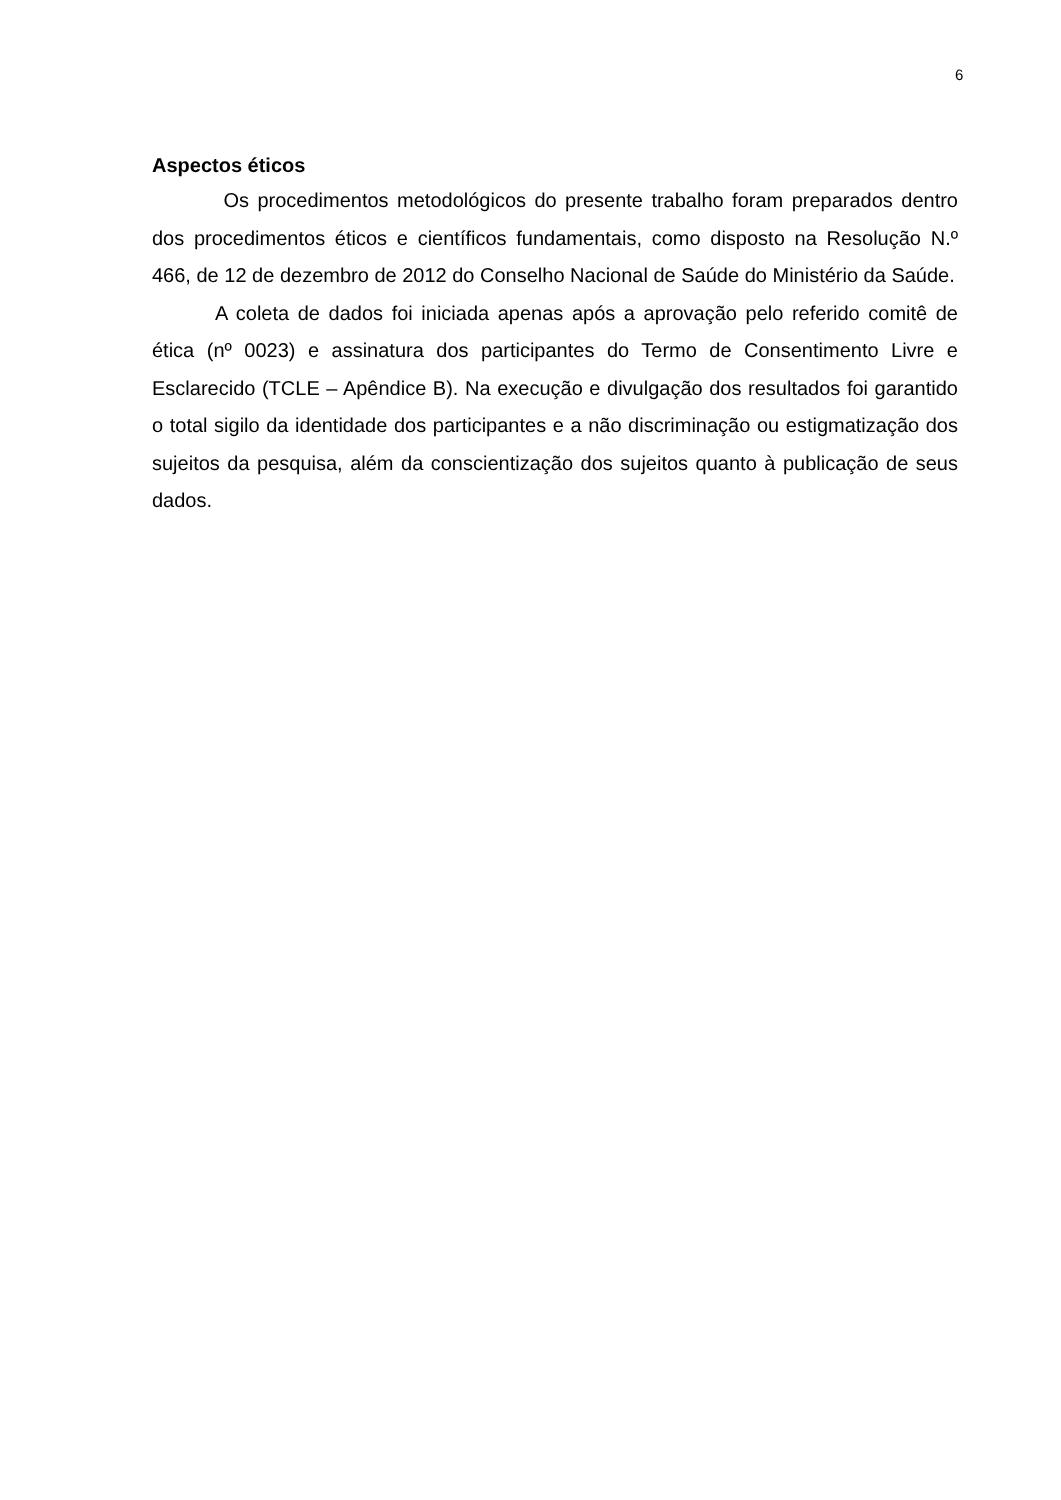6
Aspectos éticos
Os procedimentos metodológicos do presente trabalho foram preparados dentro dos procedimentos éticos e científicos fundamentais, como disposto na Resolução N.º 466, de 12 de dezembro de 2012 do Conselho Nacional de Saúde do Ministério da Saúde.
A coleta de dados foi iniciada apenas após a aprovação pelo referido comitê de ética (nº 0023) e assinatura dos participantes do Termo de Consentimento Livre e Esclarecido (TCLE – Apêndice B). Na execução e divulgação dos resultados foi garantido o total sigilo da identidade dos participantes e a não discriminação ou estigmatização dos sujeitos da pesquisa, além da conscientização dos sujeitos quanto à publicação de seus dados.